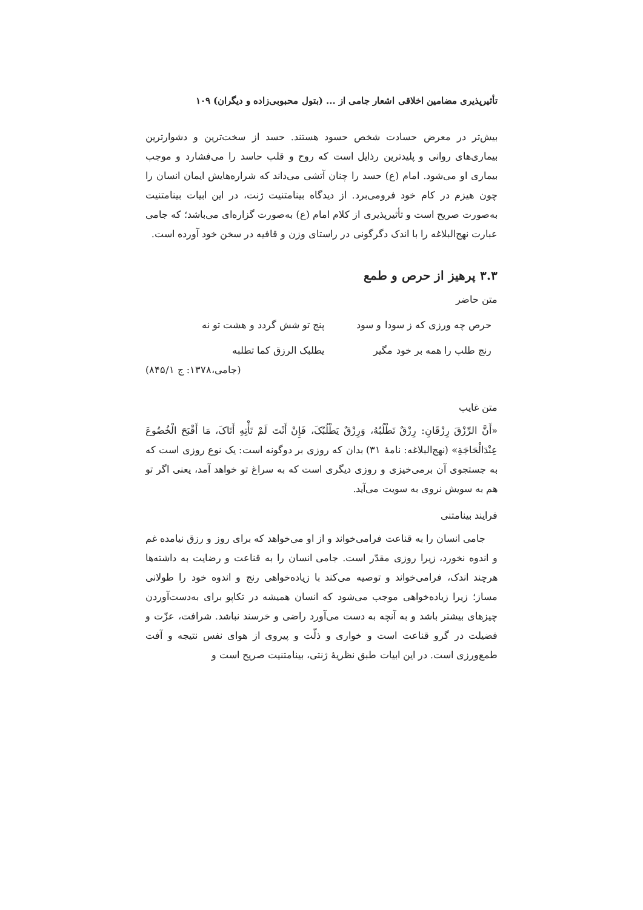تأثیرپذیری مضامین اخلاقی اشعار جامی از ... (بتول محبوبی‌زاده و دیگران) ۱۰۹
بیش‌تر در معرض حسادت شخص حسود هستند. حسد از سخت‌ترین و دشوارترین بیماری‌های روانی و پلیدترین رذایل است که روح و قلب حاسد را می‌فشارد و موجب بیماری او می‌شود. امام (ع) حسد را چنان آتشی می‌داند که شراره‌هایش ایمان انسان را چون هیزم در کام خود فرومی‌برد. از دیدگاه بینامتنیت ژنت، در این ابیات بینامتنیت به‌صورت صریح است و تأثیرپذیری از کلام امام (ع) به‌صورت گزاره‌ای می‌باشد؛ که جامی عبارت نهج‌البلاغه را با اندک دگرگونی در راستای وزن و قافیه در سخن خود آورده است.
۳.۳ پرهیز از حرص و طمع
متن حاضر
حرص چه ورزی که ز سودا و سود پنج تو شش گردد و هشت تو نه
رنج طلب را همه بر خود مگیر یطلبک الرزق کما تطلبه
(جامی،۱۳۷۸: ج ۸۴۵/۱)
متن غایب
«أَنَّ الرِّزْقَ رِزْقَانِ: رِزْقٌ تَطْلُبُهُ، وَرِزْقٌ يَطْلُبُکَ، فَإِنْ أَنْتَ لَمْ تَأْتِهِ أَتَاکَ، مَا أَقْبَحَ الْخُضُوعَ عِنْدَالْحَاجَةِ» (نهج‌البلاغه: نامهٔ ۳۱) بدان که روزی بر دوگونه است: یک نوع روزی است که به جستجوی آن برمی‌خیزی و روزی دیگری است که به سراغ تو خواهد آمد، یعنی اگر تو هم به سویش نروی به سویت می‌آید.
فرایند بینامتنی
جامی انسان را به قناعت فرامی‌خواند و از او می‌خواهد که برای روز و رزق نیامده غم و اندوه نخورد، زیرا روزی مقدّر است. جامی انسان را به قناعت و رضایت به داشته‌ها هرچند اندک، فرامی‌خواند و توصیه می‌کند با زیاده‌خواهی رنج و اندوه خود را طولانی مساز؛ زیرا زیاده‌خواهی موجب می‌شود که انسان همیشه در تکاپو برای به‌دست‌آوردن چیزهای بیشتر باشد و به آنچه به دست می‌آورد راضی و خرسند نباشد. شرافت، عزّت و فضیلت در گرو قناعت است و خواری و ذلّت و پیروی از هوای نفس نتیجه و آفت طمع‌ورزی است. در این ابیات طبق نظریهٔ ژنتی، بینامتنیت صریح است و